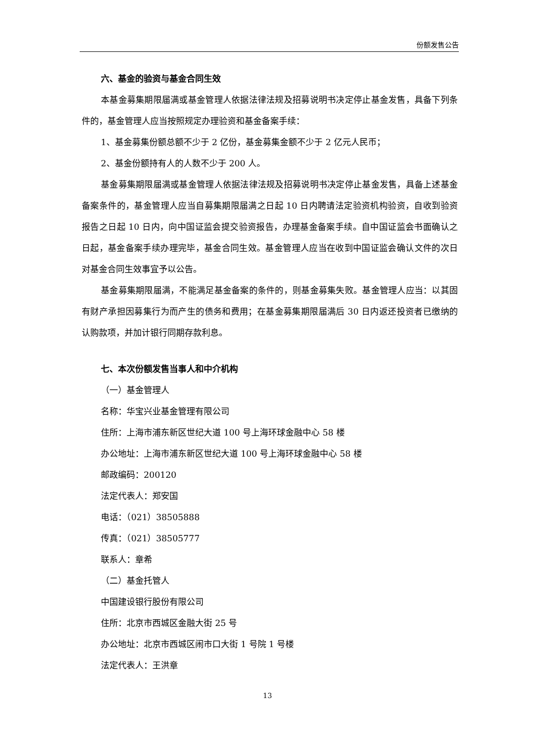份额发售公告
六、基金的验资与基金合同生效
本基金募集期限届满或基金管理人依据法律法规及招募说明书决定停止基金发售，具备下列条件的，基金管理人应当按照规定办理验资和基金备案手续：
1、基金募集份额总额不少于 2 亿份，基金募集金额不少于 2 亿元人民币；
2、基金份额持有人的人数不少于 200 人。
基金募集期限届满或基金管理人依据法律法规及招募说明书决定停止基金发售，具备上述基金备案条件的，基金管理人应当自募集期限届满之日起 10 日内聘请法定验资机构验资，自收到验资报告之日起 10 日内，向中国证监会提交验资报告，办理基金备案手续。自中国证监会书面确认之日起，基金备案手续办理完毕，基金合同生效。基金管理人应当在收到中国证监会确认文件的次日对基金合同生效事宜予以公告。
基金募集期限届满，不能满足基金备案的条件的，则基金募集失败。基金管理人应当：以其固有财产承担因募集行为而产生的债务和费用；在基金募集期限届满后 30 日内返还投资者已缴纳的认购款项，并加计银行同期存款利息。
七、本次份额发售当事人和中介机构
（一）基金管理人
名称：华宝兴业基金管理有限公司
住所：上海市浦东新区世纪大道 100 号上海环球金融中心 58 楼
办公地址：上海市浦东新区世纪大道 100 号上海环球金融中心 58 楼
邮政编码：200120
法定代表人：郑安国
电话：（021）38505888
传真：（021）38505777
联系人：章希
（二）基金托管人
中国建设银行股份有限公司
住所：北京市西城区金融大街 25 号
办公地址：北京市西城区闹市口大街 1 号院 1 号楼
法定代表人：王洪章
13